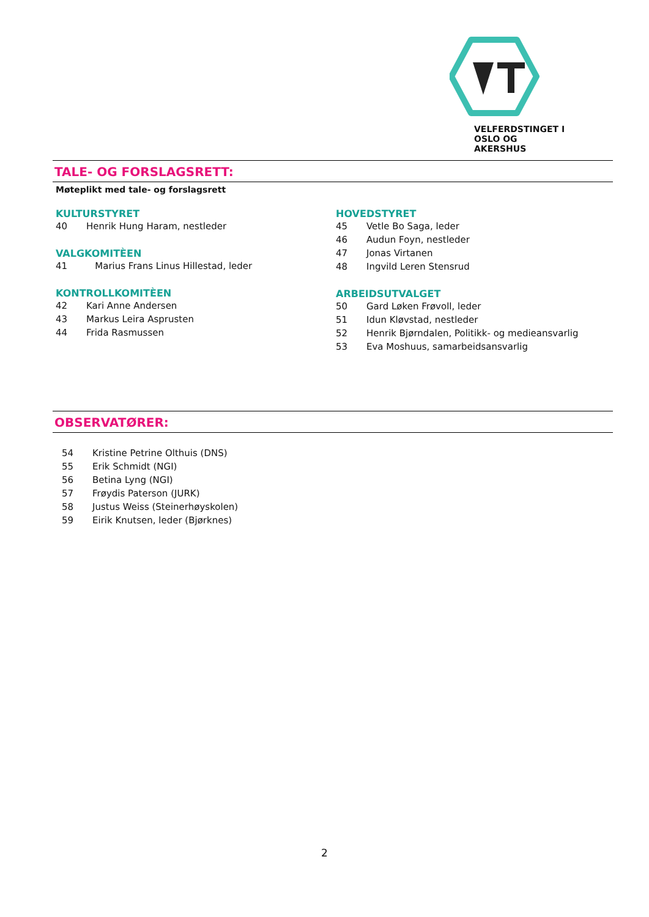VELFERDSTINGET I
OSLO OG AKERSHUS
TALE- OG FORSLAGSRETT:
Møteplikt med tale- og forslagsrett
KULTURSTYRET
40 Henrik Hung Haram, nestleder
VALGKOMITÈEN
41 Marius Frans Linus Hillestad, leder
KONTROLLKOMITÈEN
42 Kari Anne Andersen
43 Markus Leira Asprusten
44 Frida Rasmussen
HOVEDSTYRET
45 Vetle Bo Saga, leder
46 Audun Foyn, nestleder
47 Jonas Virtanen
48 Ingvild Leren Stensrud
ARBEIDSUTVALGET
50 Gard Løken Frøvoll, leder
51 Idun Kløvstad, nestleder
52 Henrik Bjørndalen, Politikk- og medieansvarlig
53 Eva Moshuus, samarbeidsansvarlig
OBSERVATØRER:
54 Kristine Petrine Olthuis (DNS)
55 Erik Schmidt (NGI)
56 Betina Lyng (NGI)
57 Frøydis Paterson (JURK)
58 Justus Weiss (Steinerhøyskolen)
59 Eirik Knutsen, leder (Bjørknes)
2